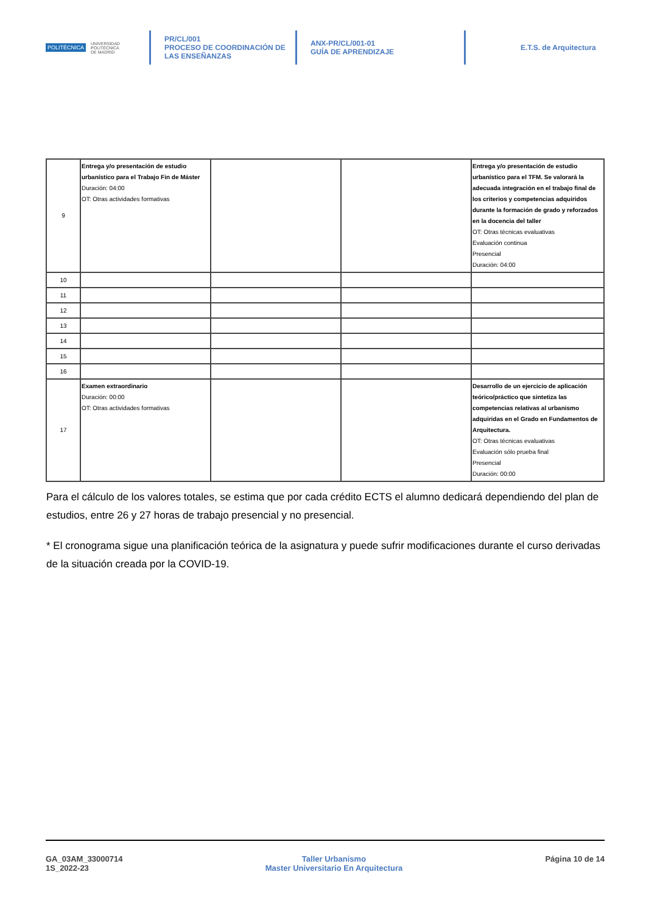POLITÉCNICA UNIVERSIDAD
POLITÉCNICA
DE MADRID
PR/CL/001
PROCESO DE COORDINACIÓN DE
LAS ENSEÑANZAS
ANX-PR/CL/001-01
GUÍA DE APRENDIZAJE
E.T.S. de Arquitectura
| 9 | Entrega y/o presentación de estudio urbanístico para el Trabajo Fin de Máster Duración: 04:00 OT: Otras actividades formativas | | | Entrega y/o presentación de estudio urbanístico para el TFM. Se valorará la adecuada integración en el trabajo final de los criterios y competencias adquiridos durante la formación de grado y reforzados en la docencia del taller OT: Otras técnicas evaluativas Evaluación continua Presencial Duración: 04:00 |
| 10 | | | | |
| 11 | | | | |
| 12 | | | | |
| 13 | | | | |
| 14 | | | | |
| 15 | | | | |
| 16 | | | | |
| 17 | Examen extraordinario Duración: 00:00 OT: Otras actividades formativas | | | Desarrollo de un ejercicio de aplicación teórico/práctico que sintetiza las competencias relativas al urbanismo adquiridas en el Grado en Fundamentos de Arquitectura. OT: Otras técnicas evaluativas Evaluación sólo prueba final Presencial Duración: 00:00 |
Para el cálculo de los valores totales, se estima que por cada crédito ECTS el alumno dedicará dependiendo del plan de estudios, entre 26 y 27 horas de trabajo presencial y no presencial.
* El cronograma sigue una planificación teórica de la asignatura y puede sufrir modificaciones durante el curso derivadas de la situación creada por la COVID-19.
GA_03AM_33000714
1S_2022-23
Taller Urbanismo
Master Universitario En Arquitectura
Página 10 de 14